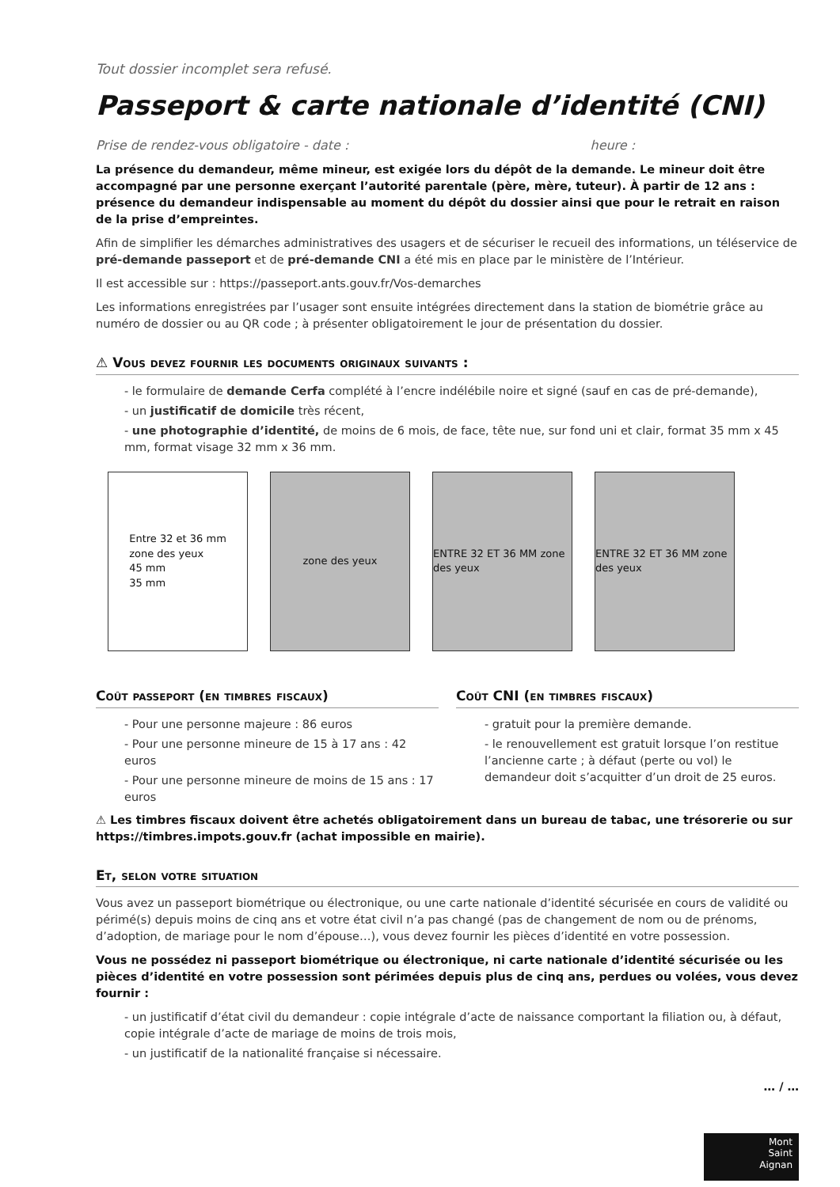Tout dossier incomplet sera refusé.
Passeport & carte nationale d’identité (CNI)
Prise de rendez-vous obligatoire - date : heure :
La présence du demandeur, même mineur, est exigée lors du dépôt de la demande. Le mineur doit être accompagné par une personne exerçant l’autorité parentale (père, mère, tuteur). À partir de 12 ans : présence du demandeur indispensable au moment du dépôt du dossier ainsi que pour le retrait en raison de la prise d’empreintes.
Afin de simplifier les démarches administratives des usagers et de sécuriser le recueil des informations, un téléservice de pré-demande passeport et de pré-demande CNI a été mis en place par le ministère de l’Intérieur.
Il est accessible sur : https://passeport.ants.gouv.fr/Vos-demarches
Les informations enregistrées par l’usager sont ensuite intégrées directement dans la station de biométrie grâce au numéro de dossier ou au QR code ; à présenter obligatoirement le jour de présentation du dossier.
⚠ Vous devez fournir les documents originaux suivants :
- le formulaire de demande Cerfa complété à l’encre indélébile noire et signé (sauf en cas de pré-demande),
- un justificatif de domicile très récent,
- une photographie d’identité, de moins de 6 mois, de face, tête nue, sur fond uni et clair, format 35 mm x 45 mm, format visage 32 mm x 36 mm.
Entre 32 et 36 mm
zone des yeux
45 mm
35 mm
zone des yeux ENTRE 32 ET 36 MM zone des yeux
ENTRE 32 ET 36 MM zone des yeux
Coût passeport (en timbres fiscaux)
- Pour une personne majeure : 86 euros
- Pour une personne mineure de 15 à 17 ans : 42 euros
- Pour une personne mineure de moins de 15 ans : 17 euros
Coût CNI (en timbres fiscaux)
- gratuit pour la première demande.
- le renouvellement est gratuit lorsque l’on restitue l’ancienne carte ; à défaut (perte ou vol) le demandeur doit s’acquitter d’un droit de 25 euros.
⚠ Les timbres fiscaux doivent être achetés obligatoirement dans un bureau de tabac, une trésorerie ou sur https://timbres.impots.gouv.fr (achat impossible en mairie).
Et, selon votre situation
Vous avez un passeport biométrique ou électronique, ou une carte nationale d’identité sécurisée en cours de validité ou périmé(s) depuis moins de cinq ans et votre état civil n’a pas changé (pas de changement de nom ou de prénoms, d’adoption, de mariage pour le nom d’épouse…), vous devez fournir les pièces d’identité en votre possession.
Vous ne possédez ni passeport biométrique ou électronique, ni carte nationale d’identité sécurisée ou les pièces d’identité en votre possession sont périmées depuis plus de cinq ans, perdues ou volées, vous devez fournir :
- un justificatif d’état civil du demandeur : copie intégrale d’acte de naissance comportant la filiation ou, à défaut, copie intégrale d’acte de mariage de moins de trois mois,
- un justificatif de la nationalité française si nécessaire.
… / …
Mont
Saint
Aignan